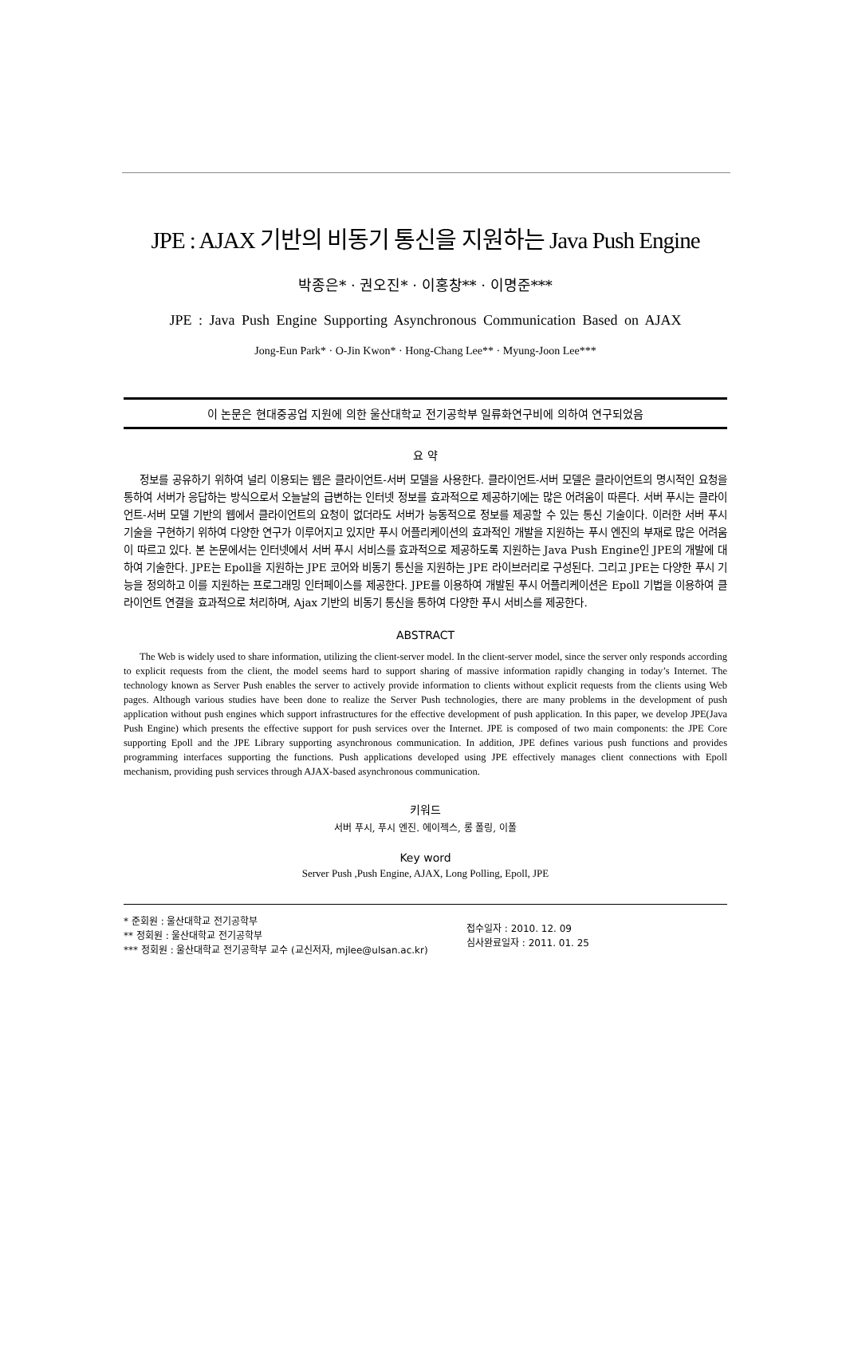JPE : AJAX 기반의 비동기 통신을 지원하는 Java Push Engine
박종은* · 권오진* · 이홍창** · 이명준***
JPE : Java Push Engine Supporting Asynchronous Communication Based on AJAX
Jong-Eun Park* · O-Jin Kwon* · Hong-Chang Lee** · Myung-Joon Lee***
이 논문은 현대중공업 지원에 의한 울산대학교 전기공학부 일류화연구비에 의하여 연구되었음
요 약
정보를 공유하기 위하여 널리 이용되는 웹은 클라이언트-서버 모델을 사용한다. 클라이언트-서버 모델은 클라이언트의 명시적인 요청을 통하여 서버가 응답하는 방식으로서 오늘날의 급변하는 인터넷 정보를 효과적으로 제공하기에는 많은 어려움이 따른다. 서버 푸시는 클라이언트-서버 모델 기반의 웹에서 클라이언트의 요청이 없더라도 서버가 능동적으로 정보를 제공할 수 있는 통신 기술이다. 이러한 서버 푸시 기술을 구현하기 위하여 다양한 연구가 이루어지고 있지만 푸시 어플리케이션의 효과적인 개발을 지원하는 푸시 엔진의 부재로 많은 어려움이 따르고 있다. 본 논문에서는 인터넷에서 서버 푸시 서비스를 효과적으로 제공하도록 지원하는 Java Push Engine인 JPE의 개발에 대하여 기술한다. JPE는 Epoll을 지원하는 JPE 코어와 비동기 통신을 지원하는 JPE 라이브러리로 구성된다. 그리고 JPE는 다양한 푸시 기능을 정의하고 이를 지원하는 프로그래밍 인터페이스를 제공한다. JPE를 이용하여 개발된 푸시 어플리케이션은 Epoll 기법을 이용하여 클라이언트 연결을 효과적으로 처리하며, Ajax 기반의 비동기 통신을 통하여 다양한 푸시 서비스를 제공한다.
ABSTRACT
The Web is widely used to share information, utilizing the client-server model. In the client-server model, since the server only responds according to explicit requests from the client, the model seems hard to support sharing of massive information rapidly changing in today’s Internet. The technology known as Server Push enables the server to actively provide information to clients without explicit requests from the clients using Web pages. Although various studies have been done to realize the Server Push technologies, there are many problems in the development of push application without push engines which support infrastructures for the effective development of push application. In this paper, we develop JPE(Java Push Engine) which presents the effective support for push services over the Internet. JPE is composed of two main components: the JPE Core supporting Epoll and the JPE Library supporting asynchronous communication. In addition, JPE defines various push functions and provides programming interfaces supporting the functions. Push applications developed using JPE effectively manages client connections with Epoll mechanism, providing push services through AJAX-based asynchronous communication.
키워드
서버 푸시, 푸시 엔진. 에이젝스, 롱 폴링, 이폴
Key word
Server Push ,Push Engine, AJAX, Long Polling, Epoll, JPE
* 준회원 : 울산대학교 전기공학부
** 정회원 : 울산대학교 전기공학부
*** 정회원 : 울산대학교 전기공학부 교수 (교신저자, mjlee@ulsan.ac.kr)
접수일자 : 2010. 12. 09
심사완료일자 : 2011. 01. 25